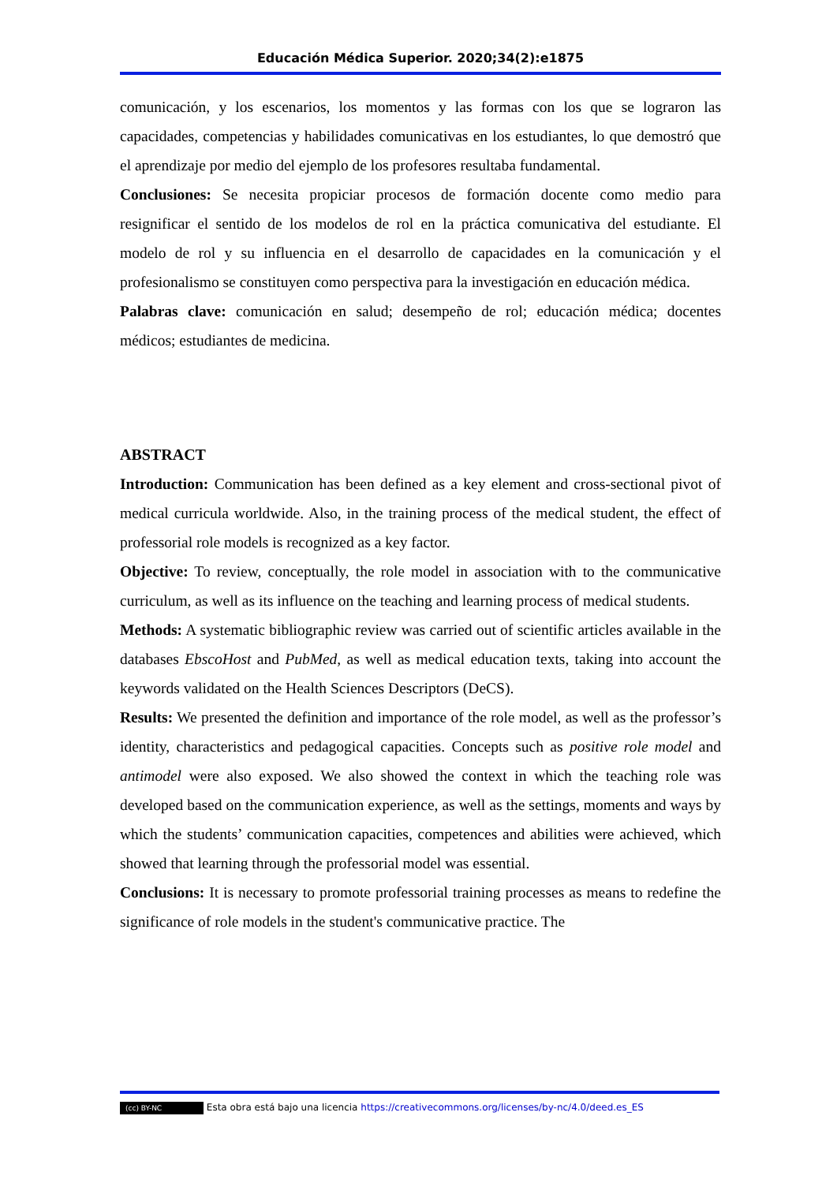Educación Médica Superior. 2020;34(2):e1875
comunicación, y los escenarios, los momentos y las formas con los que se lograron las capacidades, competencias y habilidades comunicativas en los estudiantes, lo que demostró que el aprendizaje por medio del ejemplo de los profesores resultaba fundamental.
Conclusiones: Se necesita propiciar procesos de formación docente como medio para resignificar el sentido de los modelos de rol en la práctica comunicativa del estudiante. El modelo de rol y su influencia en el desarrollo de capacidades en la comunicación y el profesionalismo se constituyen como perspectiva para la investigación en educación médica.
Palabras clave: comunicación en salud; desempeño de rol; educación médica; docentes médicos; estudiantes de medicina.
ABSTRACT
Introduction: Communication has been defined as a key element and cross-sectional pivot of medical curricula worldwide. Also, in the training process of the medical student, the effect of professorial role models is recognized as a key factor.
Objective: To review, conceptually, the role model in association with to the communicative curriculum, as well as its influence on the teaching and learning process of medical students.
Methods: A systematic bibliographic review was carried out of scientific articles available in the databases EbscoHost and PubMed, as well as medical education texts, taking into account the keywords validated on the Health Sciences Descriptors (DeCS).
Results: We presented the definition and importance of the role model, as well as the professor’s identity, characteristics and pedagogical capacities. Concepts such as positive role model and antimodel were also exposed. We also showed the context in which the teaching role was developed based on the communication experience, as well as the settings, moments and ways by which the students’ communication capacities, competences and abilities were achieved, which showed that learning through the professorial model was essential.
Conclusions: It is necessary to promote professorial training processes as means to redefine the significance of role models in the student's communicative practice. The
(cc) BY-NC Esta obra está bajo una licencia https://creativecommons.org/licenses/by-nc/4.0/deed.es_ES